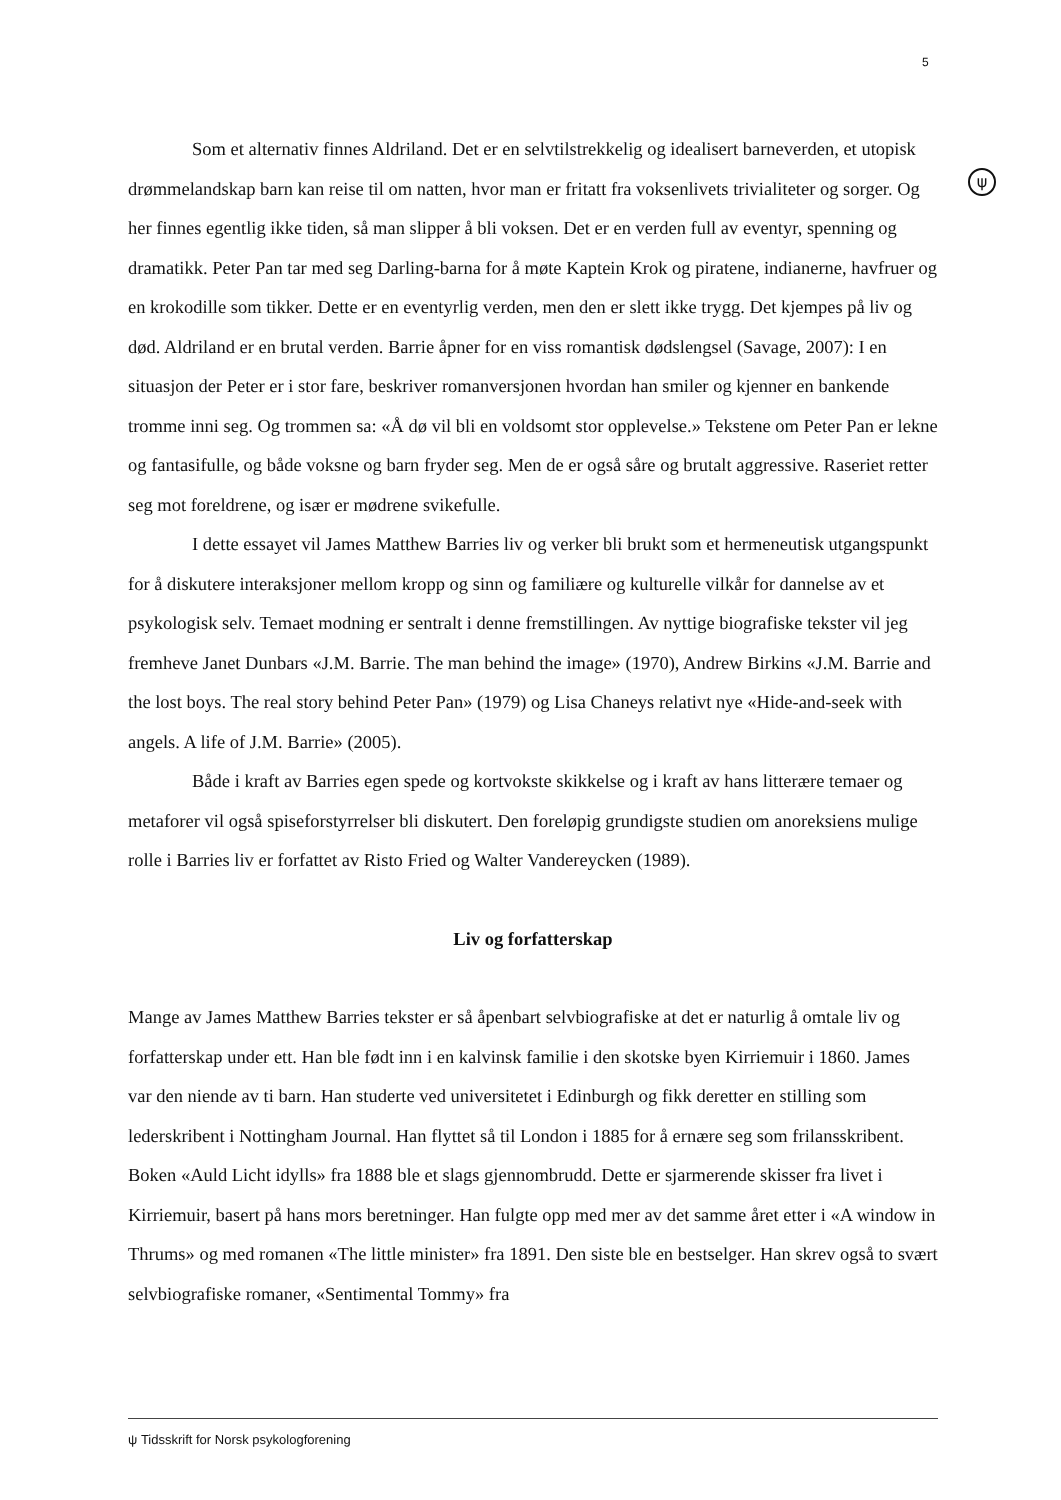5
ψ
Som et alternativ finnes Aldriland. Det er en selvtilstrekkelig og idealisert barneverden, et utopisk drømmelandskap barn kan reise til om natten, hvor man er fritatt fra voksenlivets trivialiteter og sorger. Og her finnes egentlig ikke tiden, så man slipper å bli voksen. Det er en verden full av eventyr, spenning og dramatikk. Peter Pan tar med seg Darling-barna for å møte Kaptein Krok og piratene, indianerne, havfruer og en krokodille som tikker. Dette er en eventyrlig verden, men den er slett ikke trygg. Det kjempes på liv og død. Aldriland er en brutal verden. Barrie åpner for en viss romantisk dødslengsel (Savage, 2007): I en situasjon der Peter er i stor fare, beskriver romanversjonen hvordan han smiler og kjenner en bankende tromme inni seg. Og trommen sa: «Å dø vil bli en voldsomt stor opplevelse.» Tekstene om Peter Pan er lekne og fantasifulle, og både voksne og barn fryder seg. Men de er også såre og brutalt aggressive. Raseriet retter seg mot foreldrene, og især er mødrene svikefulle.
I dette essayet vil James Matthew Barries liv og verker bli brukt som et hermeneutisk utgangspunkt for å diskutere interaksjoner mellom kropp og sinn og familiære og kulturelle vilkår for dannelse av et psykologisk selv. Temaet modning er sentralt i denne fremstillingen. Av nyttige biografiske tekster vil jeg fremheve Janet Dunbars «J.M. Barrie. The man behind the image» (1970), Andrew Birkins «J.M. Barrie and the lost boys. The real story behind Peter Pan» (1979) og Lisa Chaneys relativt nye «Hide-and-seek with angels. A life of J.M. Barrie» (2005).
Både i kraft av Barries egen spede og kortvokste skikkelse og i kraft av hans litterære temaer og metaforer vil også spiseforstyrrelser bli diskutert. Den foreløpig grundigste studien om anoreksiens mulige rolle i Barries liv er forfattet av Risto Fried og Walter Vandereycken (1989).
Liv og forfatterskap
Mange av James Matthew Barries tekster er så åpenbart selvbiografiske at det er naturlig å omtale liv og forfatterskap under ett. Han ble født inn i en kalvinsk familie i den skotske byen Kirriemuir i 1860. James var den niende av ti barn. Han studerte ved universitetet i Edinburgh og fikk deretter en stilling som lederskribent i Nottingham Journal. Han flyttet så til London i 1885 for å ernære seg som frilansskribent. Boken «Auld Licht idylls» fra 1888 ble et slags gjennombrudd. Dette er sjarmerende skisser fra livet i Kirriemuir, basert på hans mors beretninger. Han fulgte opp med mer av det samme året etter i «A window in Thrums» og med romanen «The little minister» fra 1891. Den siste ble en bestselger. Han skrev også to svært selvbiografiske romaner, «Sentimental Tommy» fra
ψ Tidsskrift for Norsk psykologforening